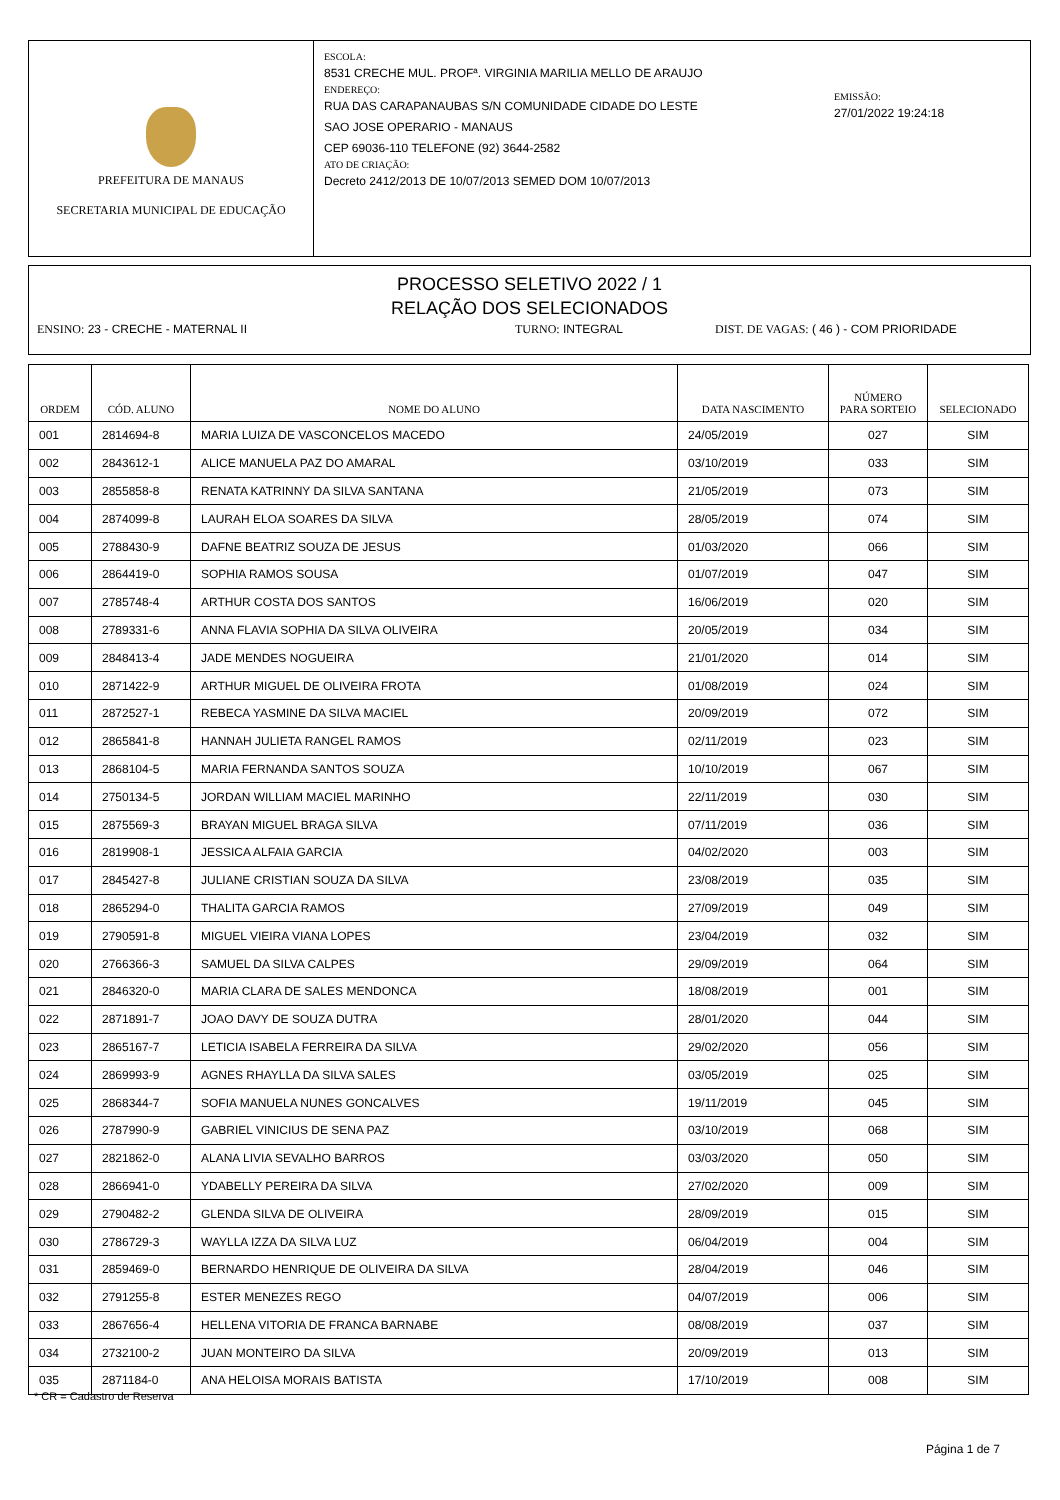PREFEITURA DE MANAUS
SECRETARIA MUNICIPAL DE EDUCAÇÃO
ESCOLA:
8531 CRECHE MUL. PROFª. VIRGINIA MARILIA MELLO DE ARAUJO
ENDEREÇO:
RUA DAS CARAPANAUBAS S/N COMUNIDADE CIDADE DO LESTE
SAO JOSE OPERARIO - MANAUS
CEP 69036-110 TELEFONE (92) 3644-2582
ATO DE CRIAÇÃO:
Decreto 2412/2013 DE 10/07/2013 SEMED DOM 10/07/2013
EMISSÃO:
27/01/2022 19:24:18
PROCESSO SELETIVO 2022 / 1
RELAÇÃO DOS SELECIONADOS
ENSINO: 23 - CRECHE - MATERNAL II TURNO: INTEGRAL DIST. DE VAGAS: ( 46 ) - COM PRIORIDADE
| ORDEM | CÓD. ALUNO | NOME DO ALUNO | DATA NASCIMENTO | NÚMERO PARA SORTEIO | SELECIONADO |
| --- | --- | --- | --- | --- | --- |
| 001 | 2814694-8 | MARIA LUIZA DE VASCONCELOS MACEDO | 24/05/2019 | 027 | SIM |
| 002 | 2843612-1 | ALICE MANUELA PAZ DO AMARAL | 03/10/2019 | 033 | SIM |
| 003 | 2855858-8 | RENATA KATRINNY DA SILVA SANTANA | 21/05/2019 | 073 | SIM |
| 004 | 2874099-8 | LAURAH ELOA SOARES DA SILVA | 28/05/2019 | 074 | SIM |
| 005 | 2788430-9 | DAFNE BEATRIZ SOUZA DE JESUS | 01/03/2020 | 066 | SIM |
| 006 | 2864419-0 | SOPHIA RAMOS SOUSA | 01/07/2019 | 047 | SIM |
| 007 | 2785748-4 | ARTHUR COSTA DOS SANTOS | 16/06/2019 | 020 | SIM |
| 008 | 2789331-6 | ANNA FLAVIA SOPHIA DA SILVA OLIVEIRA | 20/05/2019 | 034 | SIM |
| 009 | 2848413-4 | JADE MENDES NOGUEIRA | 21/01/2020 | 014 | SIM |
| 010 | 2871422-9 | ARTHUR MIGUEL DE OLIVEIRA FROTA | 01/08/2019 | 024 | SIM |
| 011 | 2872527-1 | REBECA YASMINE DA SILVA MACIEL | 20/09/2019 | 072 | SIM |
| 012 | 2865841-8 | HANNAH JULIETA RANGEL RAMOS | 02/11/2019 | 023 | SIM |
| 013 | 2868104-5 | MARIA FERNANDA SANTOS SOUZA | 10/10/2019 | 067 | SIM |
| 014 | 2750134-5 | JORDAN WILLIAM MACIEL MARINHO | 22/11/2019 | 030 | SIM |
| 015 | 2875569-3 | BRAYAN MIGUEL BRAGA SILVA | 07/11/2019 | 036 | SIM |
| 016 | 2819908-1 | JESSICA ALFAIA GARCIA | 04/02/2020 | 003 | SIM |
| 017 | 2845427-8 | JULIANE CRISTIAN SOUZA DA SILVA | 23/08/2019 | 035 | SIM |
| 018 | 2865294-0 | THALITA GARCIA RAMOS | 27/09/2019 | 049 | SIM |
| 019 | 2790591-8 | MIGUEL VIEIRA VIANA LOPES | 23/04/2019 | 032 | SIM |
| 020 | 2766366-3 | SAMUEL DA SILVA CALPES | 29/09/2019 | 064 | SIM |
| 021 | 2846320-0 | MARIA CLARA DE SALES MENDONCA | 18/08/2019 | 001 | SIM |
| 022 | 2871891-7 | JOAO DAVY DE SOUZA DUTRA | 28/01/2020 | 044 | SIM |
| 023 | 2865167-7 | LETICIA ISABELA FERREIRA DA SILVA | 29/02/2020 | 056 | SIM |
| 024 | 2869993-9 | AGNES RHAYLLA DA SILVA SALES | 03/05/2019 | 025 | SIM |
| 025 | 2868344-7 | SOFIA MANUELA NUNES GONCALVES | 19/11/2019 | 045 | SIM |
| 026 | 2787990-9 | GABRIEL VINICIUS DE SENA PAZ | 03/10/2019 | 068 | SIM |
| 027 | 2821862-0 | ALANA LIVIA SEVALHO BARROS | 03/03/2020 | 050 | SIM |
| 028 | 2866941-0 | YDABELLY PEREIRA DA SILVA | 27/02/2020 | 009 | SIM |
| 029 | 2790482-2 | GLENDA SILVA DE OLIVEIRA | 28/09/2019 | 015 | SIM |
| 030 | 2786729-3 | WAYLLA IZZA DA SILVA LUZ | 06/04/2019 | 004 | SIM |
| 031 | 2859469-0 | BERNARDO HENRIQUE DE OLIVEIRA DA SILVA | 28/04/2019 | 046 | SIM |
| 032 | 2791255-8 | ESTER MENEZES REGO | 04/07/2019 | 006 | SIM |
| 033 | 2867656-4 | HELLENA VITORIA DE FRANCA BARNABE | 08/08/2019 | 037 | SIM |
| 034 | 2732100-2 | JUAN MONTEIRO DA SILVA | 20/09/2019 | 013 | SIM |
| 035 | 2871184-0 | ANA HELOISA MORAIS BATISTA | 17/10/2019 | 008 | SIM |
* CR = Cadastro de Reserva
Página 1 de 7